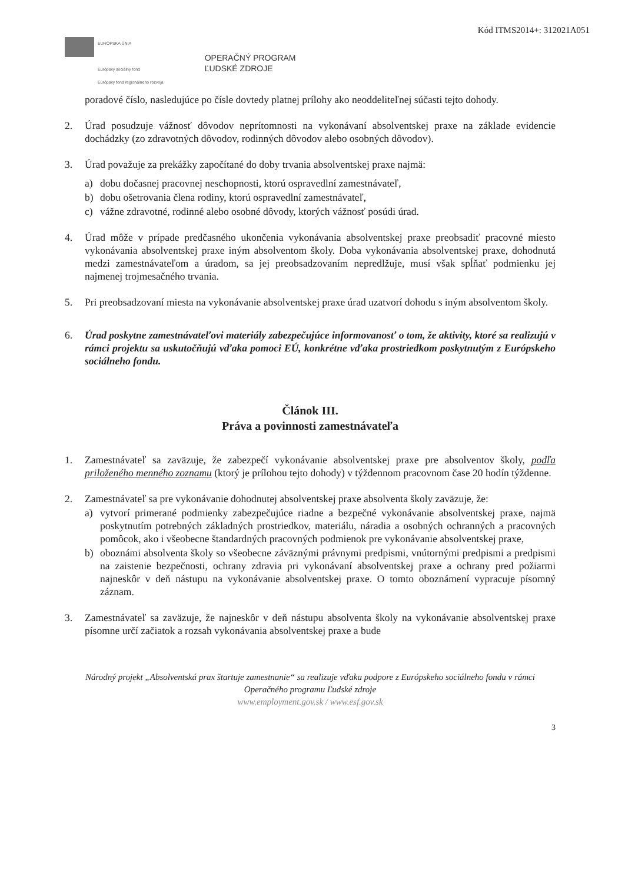Kód ITMS2014+: 312021A051
EURÓPSKA ÚNIA
Európsky sociálny fond
Európsky fond regionálneho rozvoja
OPERAČNÝ PROGRAM
ĽUDSKÉ ZDROJE
poradové číslo, nasledujúce po čísle dovtedy platnej prílohy ako neoddeliteľnej súčasti tejto dohody.
2. Úrad posudzuje vážnosť dôvodov neprítomnosti na vykonávaní absolventskej praxe na základe evidencie dochádzky (zo zdravotných dôvodov, rodinných dôvodov alebo osobných dôvodov).
3. Úrad považuje za prekážky započítané do doby trvania absolventskej praxe najmä:
a) dobu dočasnej pracovnej neschopnosti, ktorú ospravedlní zamestnávateľ,
b) dobu ošetrovania člena rodiny, ktorú ospravedlní zamestnávateľ,
c) vážne zdravotné, rodinné alebo osobné dôvody, ktorých vážnosť posúdi úrad.
4. Úrad môže v prípade predčasného ukončenia vykonávania absolventskej praxe preobsadiť pracovné miesto vykonávania absolventskej praxe iným absolventom školy. Doba vykonávania absolventskej praxe, dohodnutá medzi zamestnávateľom a úradom, sa jej preobsadzovaním nepredlžuje, musí však spĺňať podmienku jej najmenej trojmesačného trvania.
5. Pri preobsadzovaní miesta na vykonávanie absolventskej praxe úrad uzatvorí dohodu s iným absolventom školy.
6. Úrad poskytne zamestnávateľovi materiály zabezpečujúce informovanosť o tom, že aktivity, ktoré sa realizujú v rámci projektu sa uskutočňujú vďaka pomoci EÚ, konkrétne vďaka prostriedkom poskytnutým z Európskeho sociálneho fondu.
Článok III.
Práva a povinnosti zamestnávateľa
1. Zamestnávateľ sa zaväzuje, že zabezpečí vykonávanie absolventskej praxe pre absolventov školy, podľa priloženého menného zoznamu (ktorý je prílohou tejto dohody) v týždennom pracovnom čase 20 hodín týždenne.
2. Zamestnávateľ sa pre vykonávanie dohodnutej absolventskej praxe absolventa školy zaväzuje, že:
a) vytvorí primerané podmienky zabezpečujúce riadne a bezpečné vykonávanie absolventskej praxe, najmä poskytnutím potrebných základných prostriedkov, materiálu, náradia a osobných ochranných a pracovných pomôcok, ako i všeobecne štandardných pracovných podmienok pre vykonávanie absolventskej praxe,
b) oboznámi absolventa školy so všeobecne záväznými právnymi predpismi, vnútornými predpismi a predpismi na zaistenie bezpečnosti, ochrany zdravia pri vykonávaní absolventskej praxe a ochrany pred požiarmi najneskôr v deň nástupu na vykonávanie absolventskej praxe. O tomto oboznámení vypracuje písomný záznam.
3. Zamestnávateľ sa zaväzuje, že najneskôr v deň nástupu absolventa školy na vykonávanie absolventskej praxe písomne určí začiatok a rozsah vykonávania absolventskej praxe a bude
Národný projekt „Absolventská prax štartuje zamestnanie“ sa realizuje vďaka podpore z Európskeho sociálneho fondu v rámci Operačného programu Ľudské zdroje
www.employment.gov.sk / www.esf.gov.sk
3